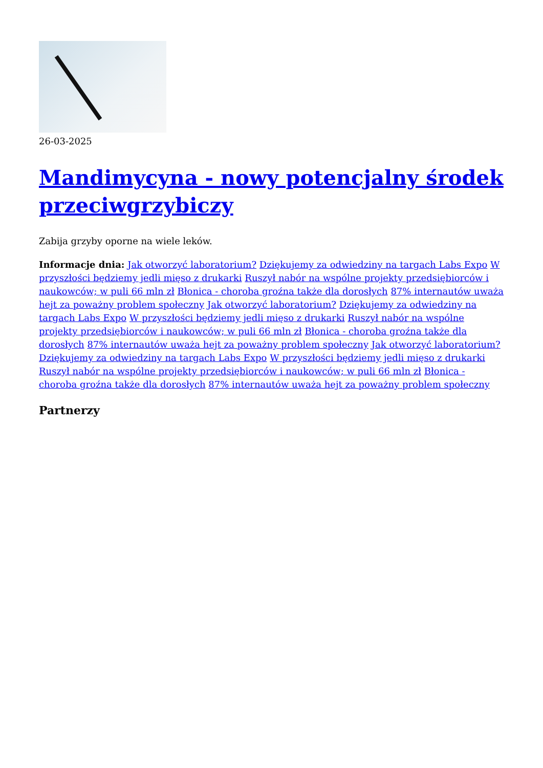26-03-2025
Mandimycyna - nowy potencjalny środek przeciwgrzybiczy
Zabija grzyby oporne na wiele leków.
Informacje dnia: Jak otworzyć laboratorium? Dziękujemy za odwiedziny na targach Labs Expo W przyszłości będziemy jedli mięso z drukarki Ruszył nabór na wspólne projekty przedsiębiorców i naukowców; w puli 66 mln zł Błonica - choroba groźna także dla dorosłych 87% internautów uważa hejt za poważny problem społeczny Jak otworzyć laboratorium? Dziękujemy za odwiedziny na targach Labs Expo W przyszłości będziemy jedli mięso z drukarki Ruszył nabór na wspólne projekty przedsiębiorców i naukowców; w puli 66 mln zł Błonica - choroba groźna także dla dorosłych 87% internautów uważa hejt za poważny problem społeczny Jak otworzyć laboratorium? Dziękujemy za odwiedziny na targach Labs Expo W przyszłości będziemy jedli mięso z drukarki Ruszył nabór na wspólne projekty przedsiębiorców i naukowców; w puli 66 mln zł Błonica - choroba groźna także dla dorosłych 87% internautów uważa hejt za poważny problem społeczny
Partnerzy